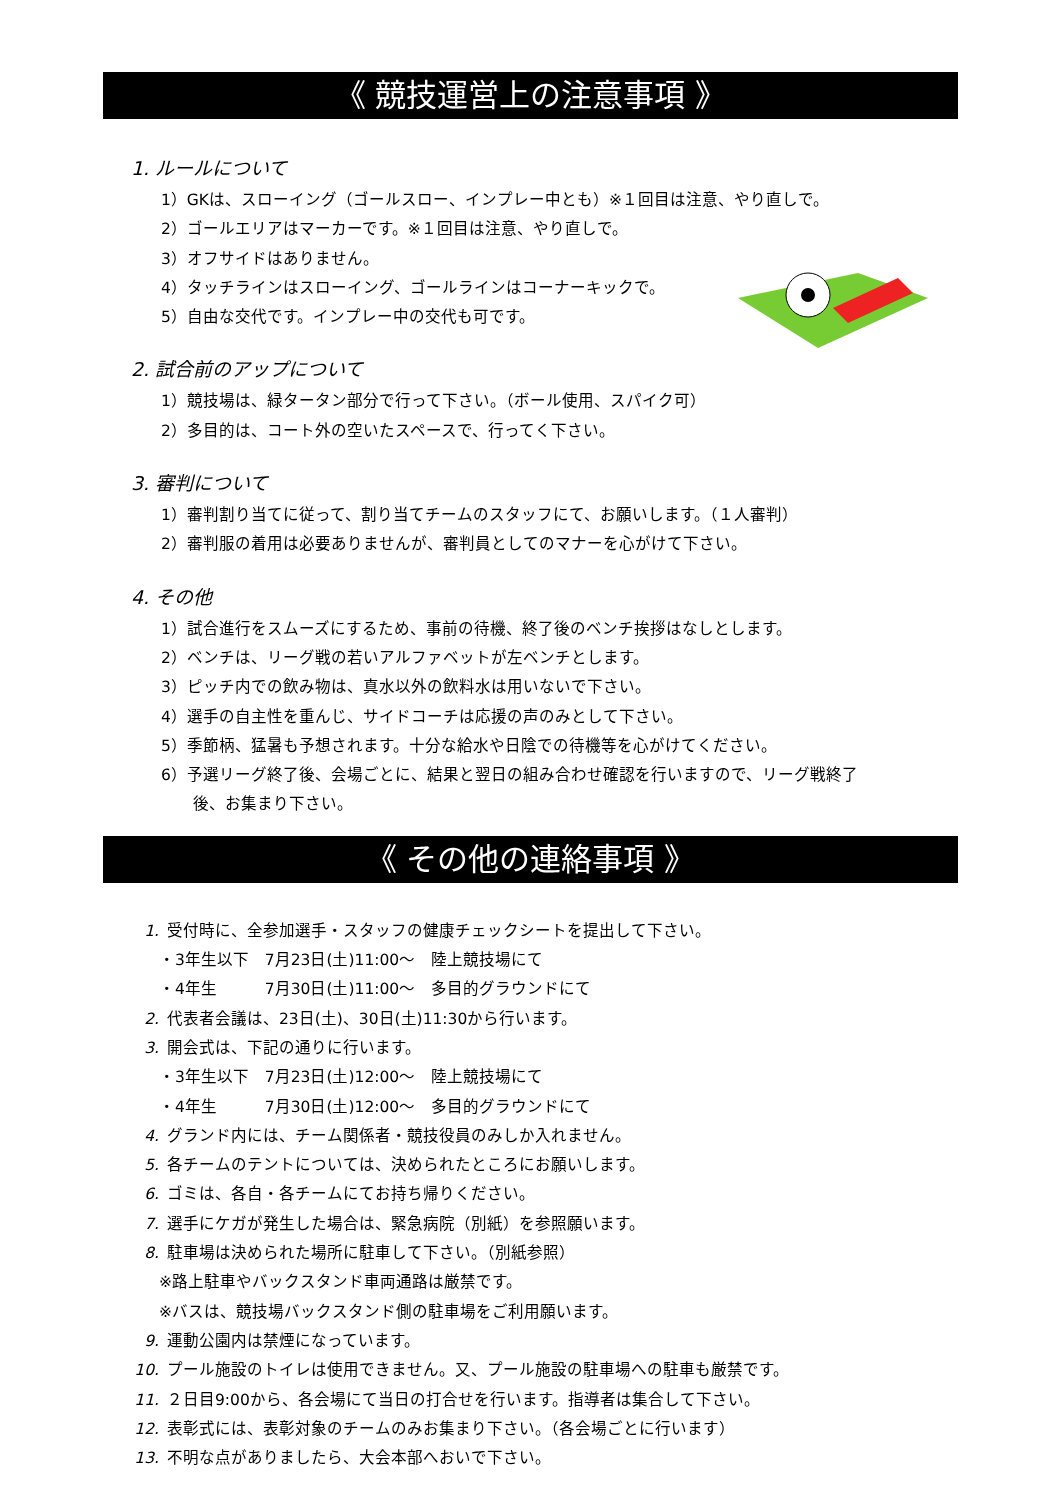《 競技運営上の注意事項 》
1. ルールについて
1）GKは、スローイング（ゴールスロー、インプレー中とも）※１回目は注意、やり直しで。
2）ゴールエリアはマーカーです。※１回目は注意、やり直しで。
3）オフサイドはありません。
4）タッチラインはスローイング、ゴールラインはコーナーキックで。
5）自由な交代です。インプレー中の交代も可です。
2. 試合前のアップについて
1）競技場は、緑タータン部分で行って下さい。（ボール使用、スパイク可）
2）多目的は、コート外の空いたスペースで、行ってく下さい。
3. 審判について
1）審判割り当てに従って、割り当てチームのスタッフにて、お願いします。（１人審判）
2）審判服の着用は必要ありませんが、審判員としてのマナーを心がけて下さい。
4. その他
1）試合進行をスムーズにするため、事前の待機、終了後のベンチ挨拶はなしとします。
2）ベンチは、リーグ戦の若いアルファベットが左ベンチとします。
3）ピッチ内での飲み物は、真水以外の飲料水は用いないで下さい。
4）選手の自主性を重んじ、サイドコーチは応援の声のみとして下さい。
5）季節柄、猛暑も予想されます。十分な給水や日陰での待機等を心がけてください。
6）予選リーグ終了後、会場ごとに、結果と翌日の組み合わせ確認を行いますので、リーグ戦終了
後、お集まり下さい。
《 その他の連絡事項 》
1. 受付時に、全参加選手・スタッフの健康チェックシートを提出して下さい。
・3年生以下　7月23日(土)11:00～　陸上競技場にて
・4年生　　　7月30日(土)11:00～　多目的グラウンドにて
2. 代表者会議は、23日(土)、30日(土)11:30から行います。
3. 開会式は、下記の通りに行います。
・3年生以下　7月23日(土)12:00～　陸上競技場にて
・4年生　　　7月30日(土)12:00～　多目的グラウンドにて
4. グランド内には、チーム関係者・競技役員のみしか入れません。
5. 各チームのテントについては、決められたところにお願いします。
6. ゴミは、各自・各チームにてお持ち帰りください。
7. 選手にケガが発生した場合は、緊急病院（別紙）を参照願います。
8. 駐車場は決められた場所に駐車して下さい。（別紙参照）
※路上駐車やバックスタンド車両通路は厳禁です。
※バスは、競技場バックスタンド側の駐車場をご利用願います。
9. 運動公園内は禁煙になっています。
10. プール施設のトイレは使用できません。又、プール施設の駐車場への駐車も厳禁です。
11. ２日目9:00から、各会場にて当日の打合せを行います。指導者は集合して下さい。
12. 表彰式には、表彰対象のチームのみお集まり下さい。（各会場ごとに行います）
13. 不明な点がありましたら、大会本部へおいで下さい。